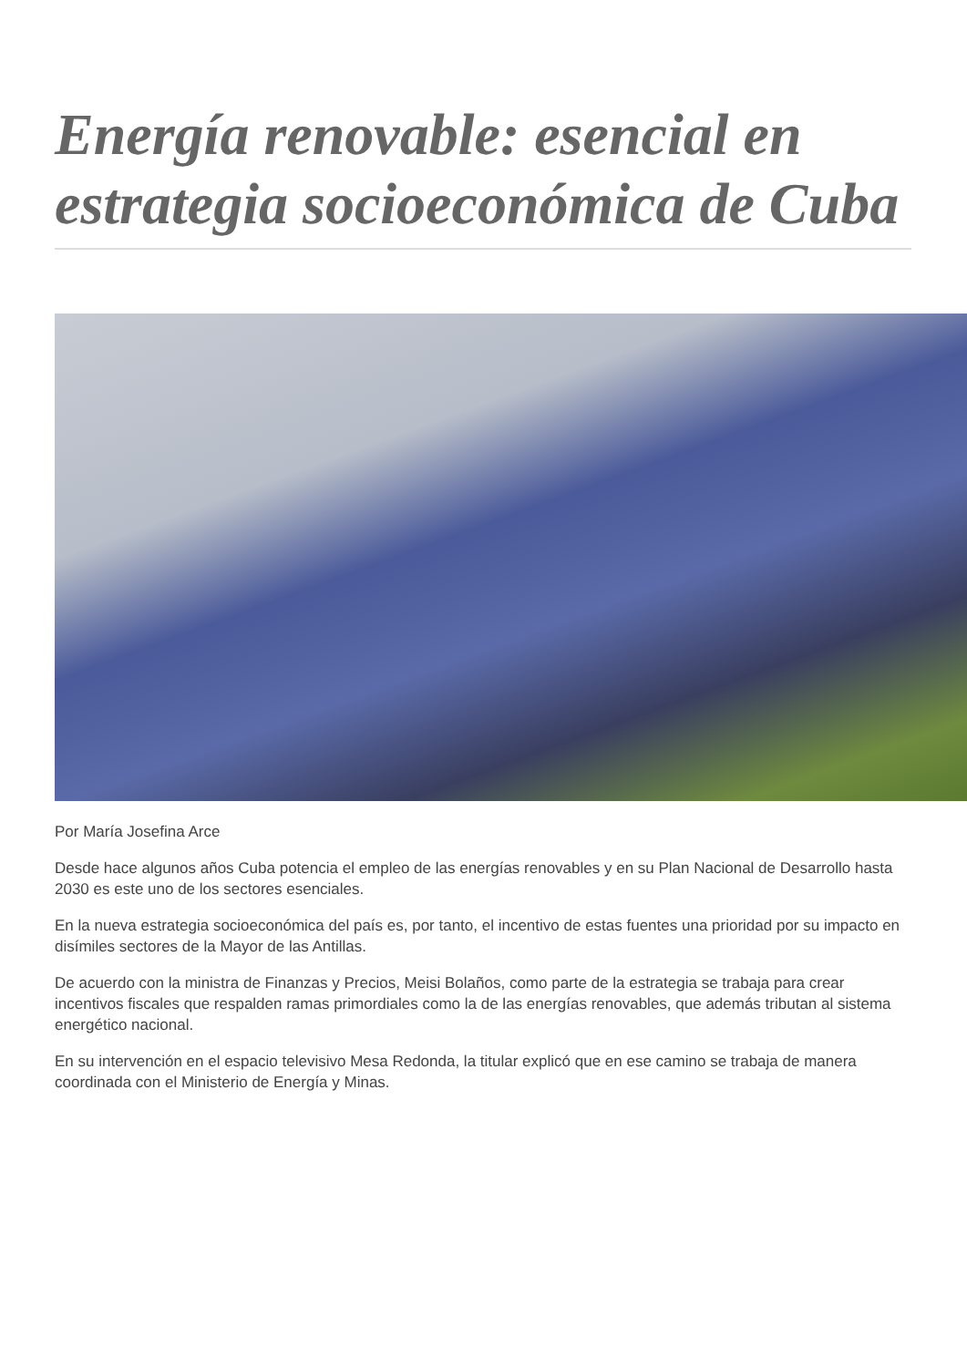Energía renovable: esencial en estrategia socioeconómica de Cuba
Por María Josefina Arce
Desde hace algunos años Cuba potencia el empleo de las energías renovables y en su Plan Nacional de Desarrollo hasta 2030 es este uno de los sectores esenciales.
En la nueva estrategia socioeconómica del país es, por tanto, el incentivo de estas fuentes una prioridad por su impacto en disímiles sectores de la Mayor de las Antillas.
De acuerdo con la ministra de Finanzas y Precios, Meisi Bolaños, como parte de la estrategia se trabaja para crear incentivos fiscales que respalden ramas primordiales como la de las energías renovables, que además tributan al sistema energético nacional.
En su intervención en el espacio televisivo Mesa Redonda, la titular explicó que en ese camino se trabaja de manera coordinada con el Ministerio de Energía y Minas.